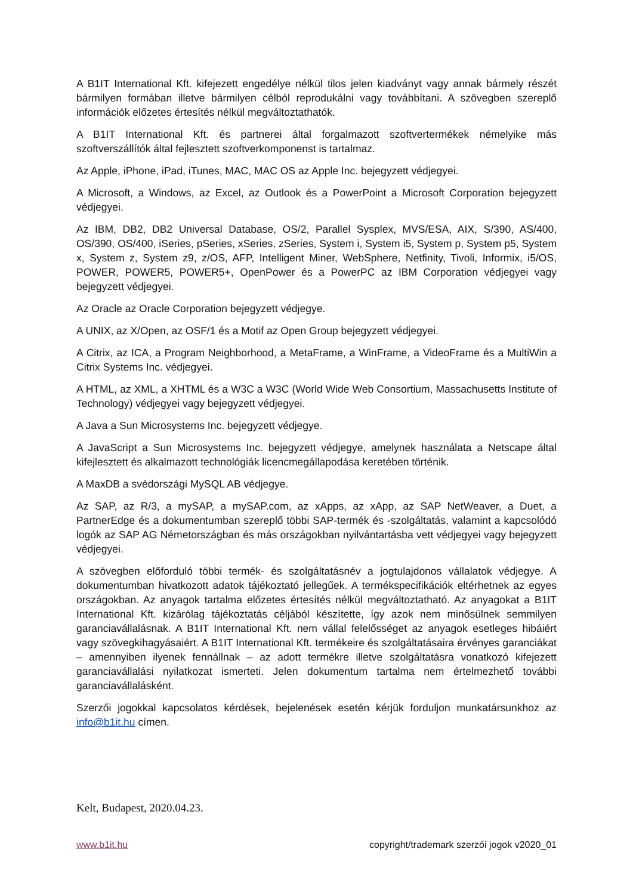A B1IT International Kft. kifejezett engedélye nélkül tilos jelen kiadványt vagy annak bármely részét bármilyen formában illetve bármilyen célból reprodukálni vagy továbbítani. A szövegben szereplő információk előzetes értesítés nélkül megváltoztathatók.
A B1IT International Kft. és partnerei által forgalmazott szoftvertermékek némelyike más szoftverszállítók által fejlesztett szoftverkomponenst is tartalmaz.
Az Apple, iPhone, iPad, iTunes, MAC, MAC OS az Apple Inc. bejegyzett védjegyei.
A Microsoft, a Windows, az Excel, az Outlook és a PowerPoint a Microsoft Corporation bejegyzett védjegyei.
Az IBM, DB2, DB2 Universal Database, OS/2, Parallel Sysplex, MVS/ESA, AIX, S/390, AS/400, OS/390, OS/400, iSeries, pSeries, xSeries, zSeries, System i, System i5, System p, System p5, System x, System z, System z9, z/OS, AFP, Intelligent Miner, WebSphere, Netfinity, Tivoli, Informix, i5/OS, POWER, POWER5, POWER5+, OpenPower és a PowerPC az IBM Corporation védjegyei vagy bejegyzett védjegyei.
Az Oracle az Oracle Corporation bejegyzett védjegye.
A UNIX, az X/Open, az OSF/1 és a Motif az Open Group bejegyzett védjegyei.
A Citrix, az ICA, a Program Neighborhood, a MetaFrame, a WinFrame, a VideoFrame és a MultiWin a Citrix Systems Inc. védjegyei.
A HTML, az XML, a XHTML és a W3C a W3C (World Wide Web Consortium, Massachusetts Institute of Technology) védjegyei vagy bejegyzett védjegyei.
A Java a Sun Microsystems Inc. bejegyzett védjegye.
A JavaScript a Sun Microsystems Inc. bejegyzett védjegye, amelynek használata a Netscape által kifejlesztett és alkalmazott technológiák licencmegállapodása keretében történik.
A MaxDB a svédországi MySQL AB védjegye.
Az SAP, az R/3, a mySAP, a mySAP.com, az xApps, az xApp, az SAP NetWeaver, a Duet, a PartnerEdge és a dokumentumban szereplő többi SAP-termék és -szolgáltatás, valamint a kapcsolódó logók az SAP AG Németországban és más országokban nyilvántartásba vett védjegyei vagy bejegyzett védjegyei.
A szövegben előforduló többi termék- és szolgáltatásnév a jogtulajdonos vállalatok védjegye. A dokumentumban hivatkozott adatok tájékoztató jellegűek. A termékspecifikációk eltérhetnek az egyes országokban. Az anyagok tartalma előzetes értesítés nélkül megváltoztatható. Az anyagokat a B1IT International Kft. kizárólag tájékoztatás céljából készítette, így azok nem minősülnek semmilyen garanciavállalásnak. A B1IT International Kft. nem vállal felelősséget az anyagok esetleges hibáiért vagy szövegkihagyásaiért. A B1IT International Kft. termékeire és szolgáltatásaira érvényes garanciákat – amennyiben ilyenek fennállnak – az adott termékre illetve szolgáltatásra vonatkozó kifejezett garanciavállalási nyilatkozat ismerteti. Jelen dokumentum tartalma nem értelmezhető további garanciavállalásként.
Szerzői jogokkal kapcsolatos kérdések, bejelenések esetén kérjük forduljon munkatársunkhoz az info@b1it.hu címen.
Kelt, Budapest, 2020.04.23.
www.b1it.hu copyright/trademark szerzői jogok v2020_01